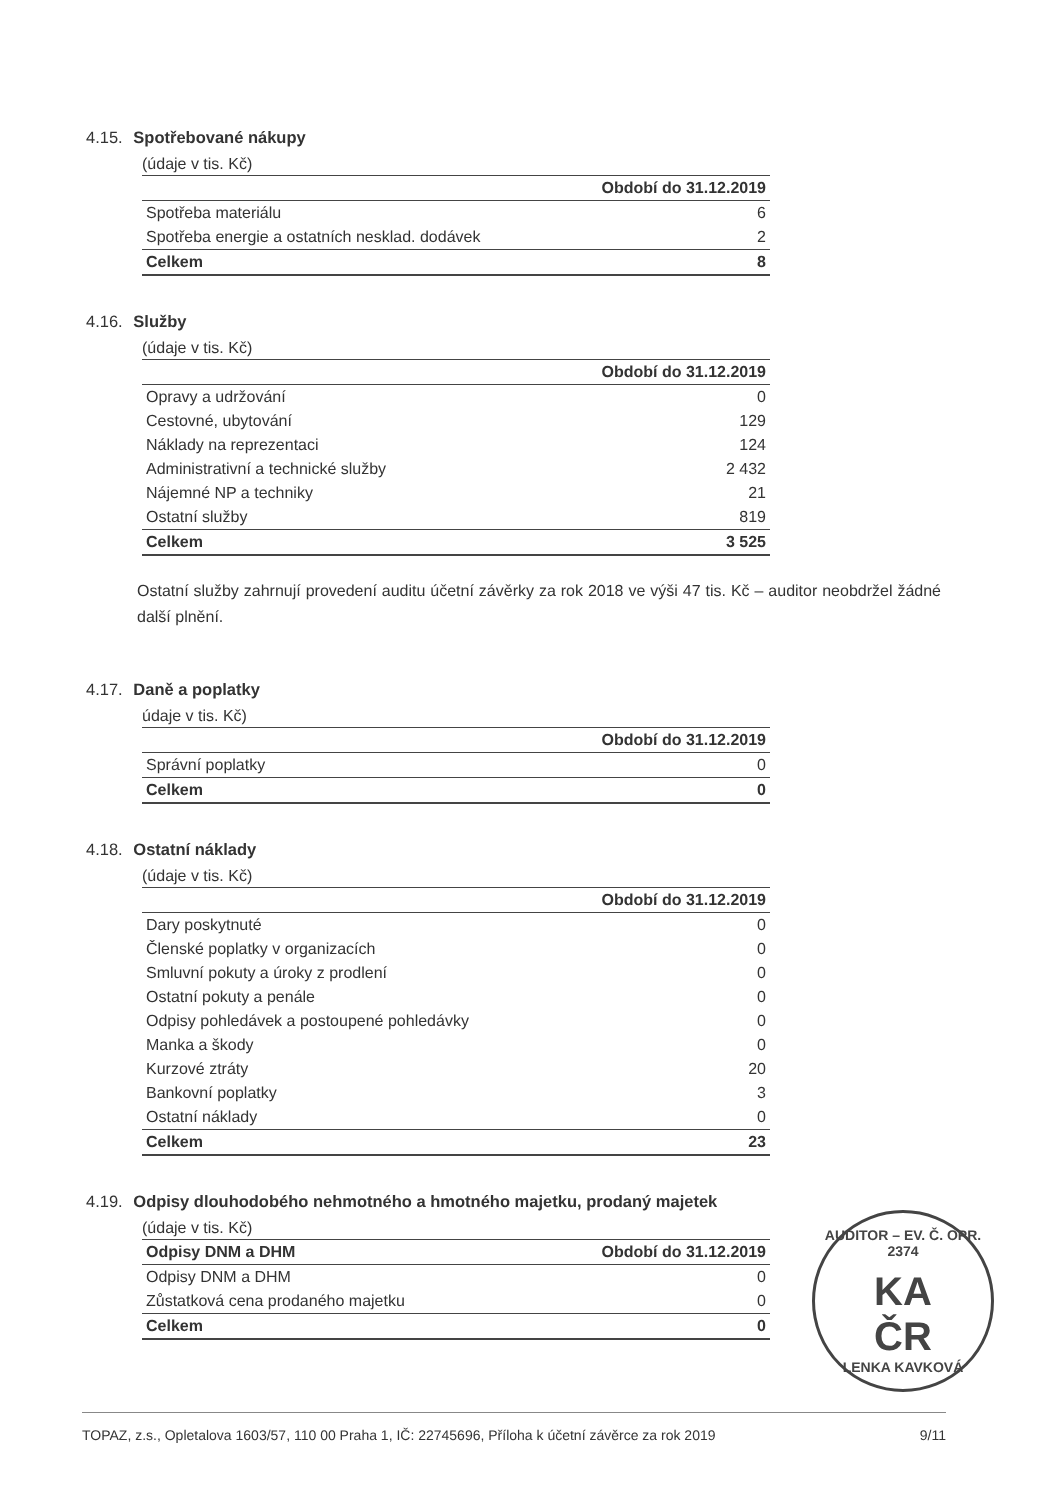4.15. Spotřebované nákupy
(údaje v tis. Kč)
| | Období do 31.12.2019 |
| --- | --- |
| Spotřeba materiálu | 6 |
| Spotřeba energie a ostatních nesklad. dodávek | 2 |
| Celkem | 8 |
4.16. Služby
(údaje v tis. Kč)
| | Období do 31.12.2019 |
| --- | --- |
| Opravy a udržování | 0 |
| Cestovné, ubytování | 129 |
| Náklady na reprezentaci | 124 |
| Administrativní a technické služby | 2 432 |
| Nájemné NP a techniky | 21 |
| Ostatní služby | 819 |
| Celkem | 3 525 |
Ostatní služby zahrnují provedení auditu účetní závěrky za rok 2018 ve výši 47 tis. Kč – auditor neobdržel žádné další plnění.
4.17. Daně a poplatky
údaje v tis. Kč)
| | Období do 31.12.2019 |
| --- | --- |
| Správní poplatky | 0 |
| Celkem | 0 |
4.18. Ostatní náklady
(údaje v tis. Kč)
| | Období do 31.12.2019 |
| --- | --- |
| Dary poskytnuté | 0 |
| Členské poplatky v organizacích | 0 |
| Smluvní pokuty a úroky z prodlení | 0 |
| Ostatní pokuty a penále | 0 |
| Odpisy pohledávek a postoupené pohledávky | 0 |
| Manka a škody | 0 |
| Kurzové ztráty | 20 |
| Bankovní poplatky | 3 |
| Ostatní náklady | 0 |
| Celkem | 23 |
4.19. Odpisy dlouhodobého nehmotného a hmotného majetku, prodaný majetek
(údaje v tis. Kč)
| Odpisy DNM a DHM | Období do 31.12.2019 |
| --- | --- |
| Odpisy DNM a DHM | 0 |
| Zůstatková cena prodaného majetku | 0 |
| Celkem | 0 |
AUDITOR – EV. Č. OPR. 2374
KA
ČR
LENKA KAVKOVÁ
TOPAZ, z.s., Opletalova 1603/57, 110 00 Praha 1, IČ: 22745696, Příloha k účetní závěrce za rok 2019 9/11